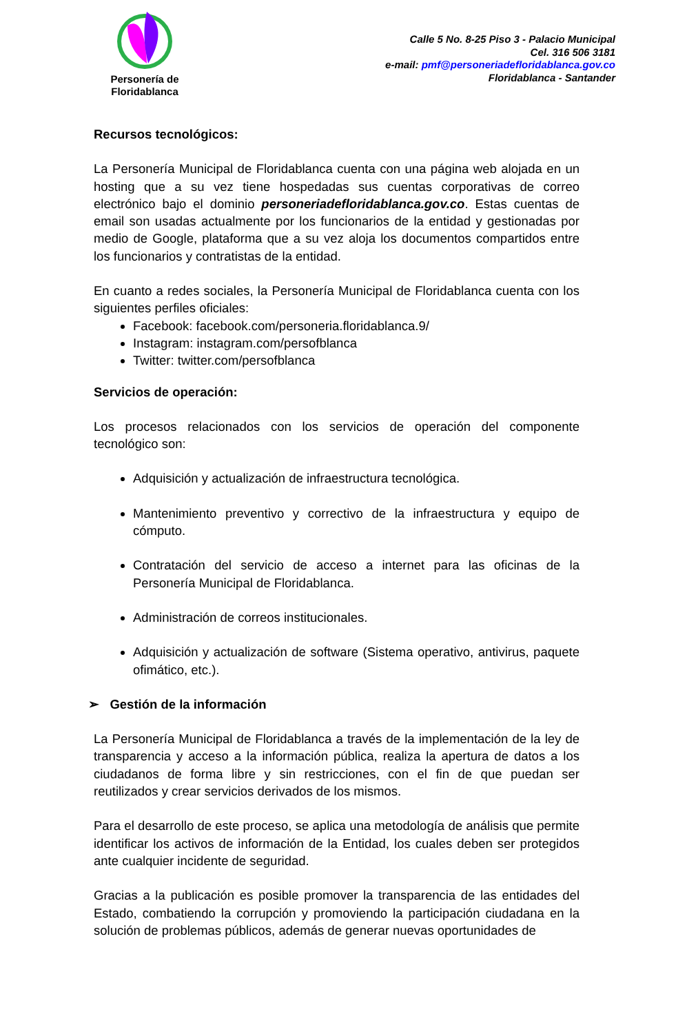Personería de
Floridablanca
Calle 5 No. 8-25 Piso 3 - Palacio Municipal
Cel. 316 506 3181
e-mail: pmf@personeriadefloridablanca.gov.co
Floridablanca - Santander
Recursos tecnológicos:
La Personería Municipal de Floridablanca cuenta con una página web alojada en un hosting que a su vez tiene hospedadas sus cuentas corporativas de correo electrónico bajo el dominio personeriadefloridablanca.gov.co. Estas cuentas de email son usadas actualmente por los funcionarios de la entidad y gestionadas por medio de Google, plataforma que a su vez aloja los documentos compartidos entre los funcionarios y contratistas de la entidad.
En cuanto a redes sociales, la Personería Municipal de Floridablanca cuenta con los siguientes perfiles oficiales:
Facebook: facebook.com/personeria.floridablanca.9/
Instagram: instagram.com/persofblanca
Twitter: twitter.com/persofblanca
Servicios de operación:
Los procesos relacionados con los servicios de operación del componente tecnológico son:
Adquisición y actualización de infraestructura tecnológica.
Mantenimiento preventivo y correctivo de la infraestructura y equipo de cómputo.
Contratación del servicio de acceso a internet para las oficinas de la Personería Municipal de Floridablanca.
Administración de correos institucionales.
Adquisición y actualización de software (Sistema operativo, antivirus, paquete ofimático, etc.).
➢ Gestión de la información
La Personería Municipal de Floridablanca a través de la implementación de la ley de transparencia y acceso a la información pública, realiza la apertura de datos a los ciudadanos de forma libre y sin restricciones, con el fin de que puedan ser reutilizados y crear servicios derivados de los mismos.
Para el desarrollo de este proceso, se aplica una metodología de análisis que permite identificar los activos de información de la Entidad, los cuales deben ser protegidos ante cualquier incidente de seguridad.
Gracias a la publicación es posible promover la transparencia de las entidades del Estado, combatiendo la corrupción y promoviendo la participación ciudadana en la solución de problemas públicos, además de generar nuevas oportunidades de